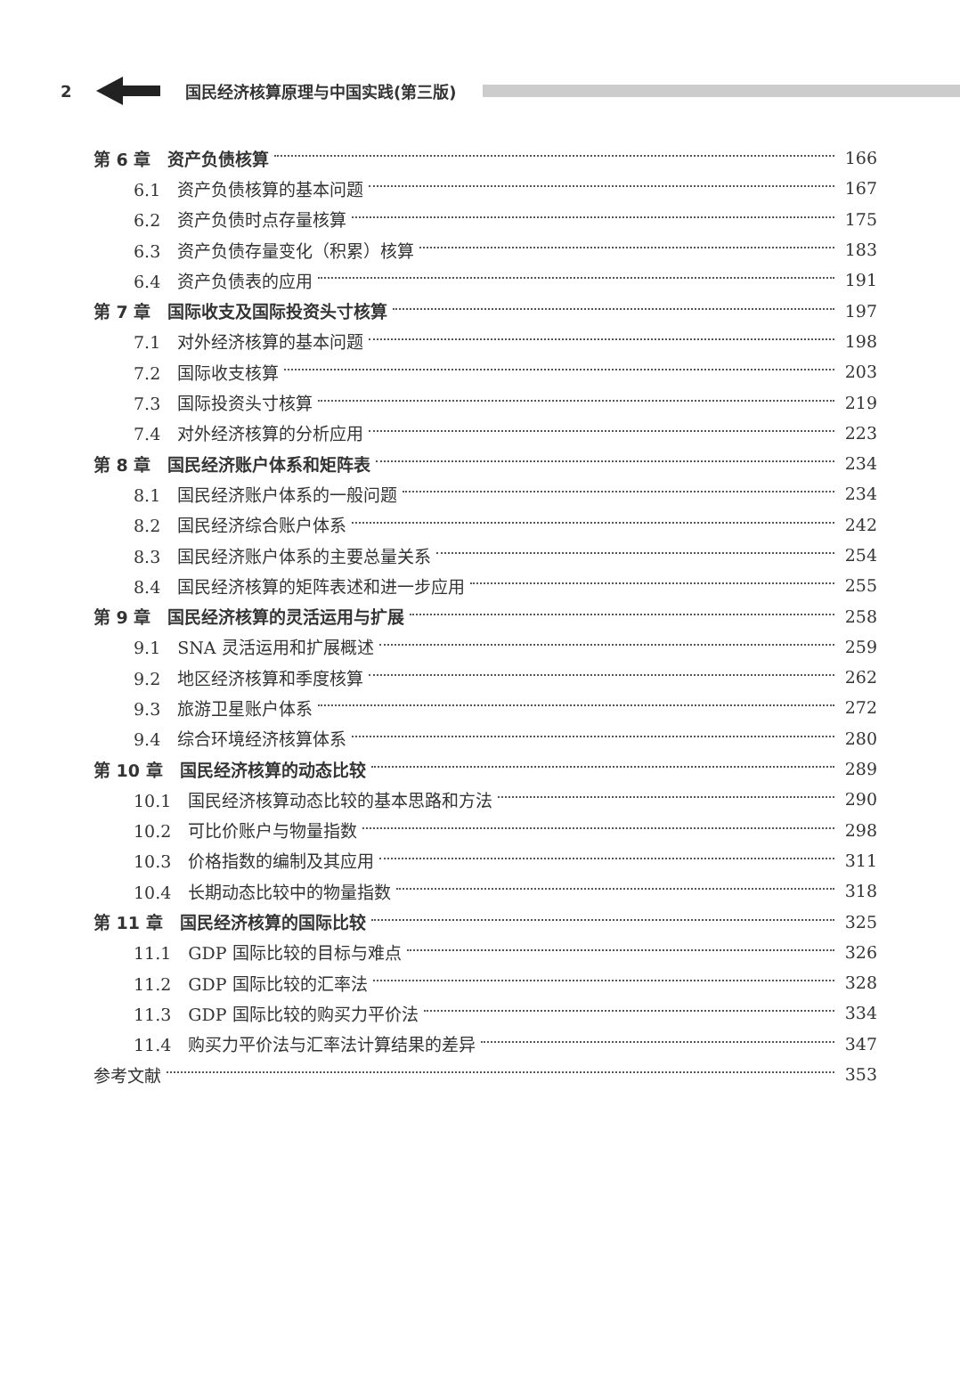2 国民经济核算原理与中国实践(第三版)
第 6 章　资产负债核算 166
6.1　资产负债核算的基本问题 167
6.2　资产负债时点存量核算 175
6.3　资产负债存量变化（积累）核算 183
6.4　资产负债表的应用 191
第 7 章　国际收支及国际投资头寸核算 197
7.1　对外经济核算的基本问题 198
7.2　国际收支核算 203
7.3　国际投资头寸核算 219
7.4　对外经济核算的分析应用 223
第 8 章　国民经济账户体系和矩阵表 234
8.1　国民经济账户体系的一般问题 234
8.2　国民经济综合账户体系 242
8.3　国民经济账户体系的主要总量关系 254
8.4　国民经济核算的矩阵表述和进一步应用 255
第 9 章　国民经济核算的灵活运用与扩展 258
9.1　SNA 灵活运用和扩展概述 259
9.2　地区经济核算和季度核算 262
9.3　旅游卫星账户体系 272
9.4　综合环境经济核算体系 280
第 10 章　国民经济核算的动态比较 289
10.1　国民经济核算动态比较的基本思路和方法 290
10.2　可比价账户与物量指数 298
10.3　价格指数的编制及其应用 311
10.4　长期动态比较中的物量指数 318
第 11 章　国民经济核算的国际比较 325
11.1　GDP 国际比较的目标与难点 326
11.2　GDP 国际比较的汇率法 328
11.3　GDP 国际比较的购买力平价法 334
11.4　购买力平价法与汇率法计算结果的差异 347
参考文献 353